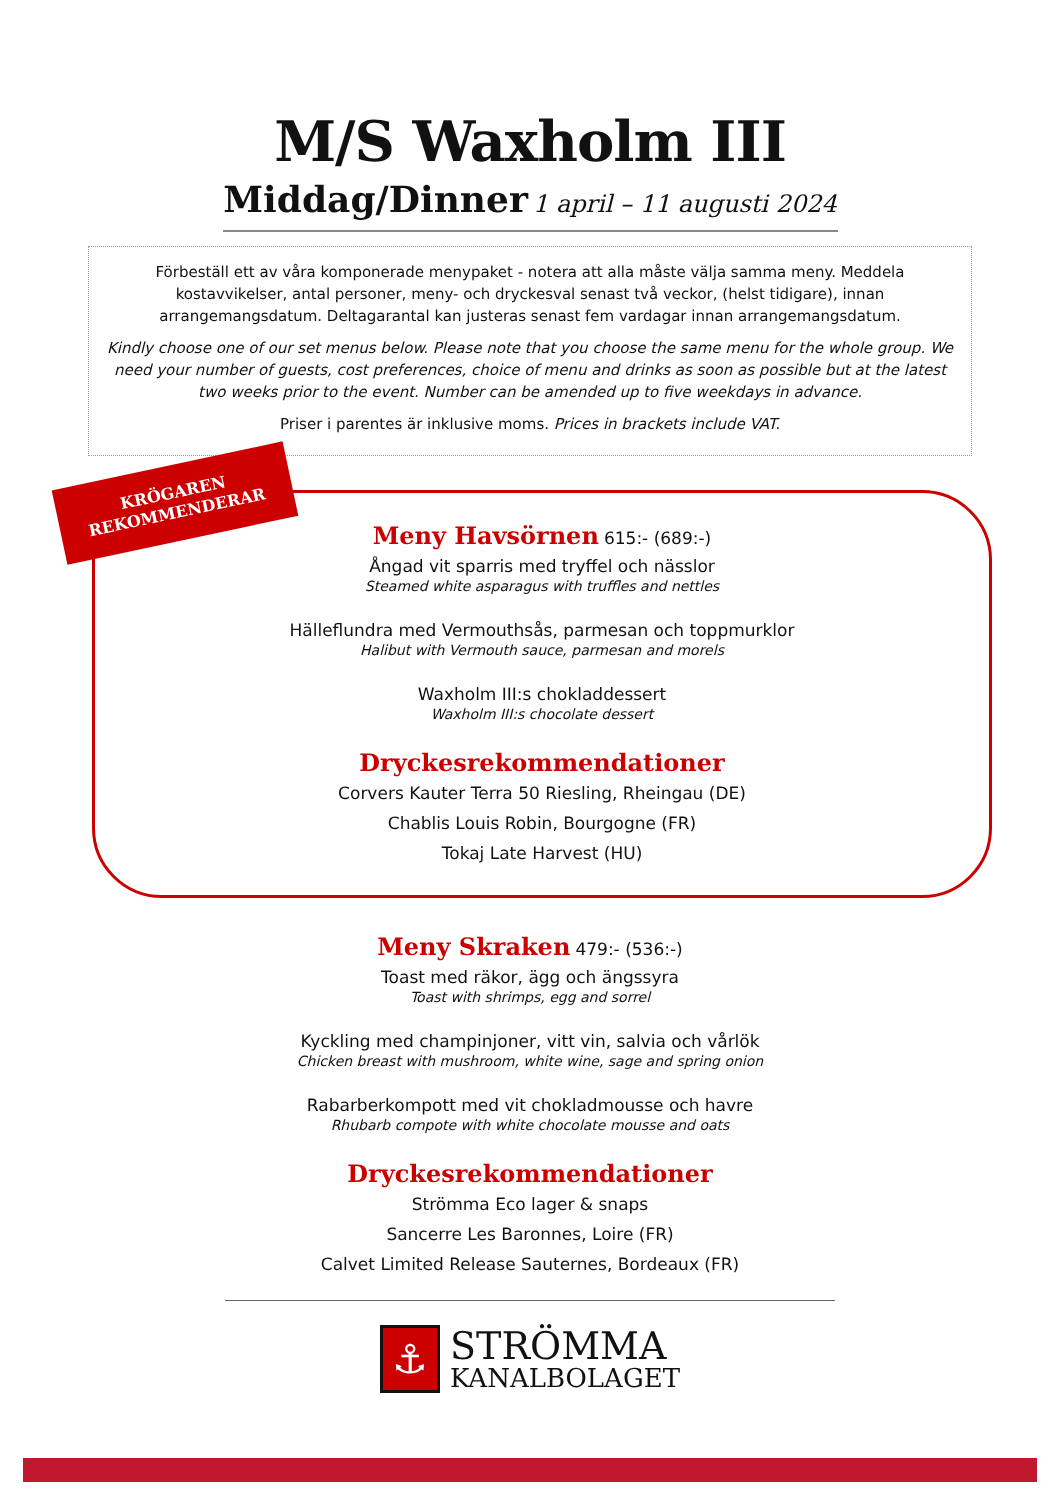M/S Waxholm III
Middag/Dinner 1 april – 11 augusti 2024
Förbeställ ett av våra komponerade menypaket - notera att alla måste välja samma meny. Meddela kostavvikelser, antal personer, meny- och dryckesval senast två veckor, (helst tidigare), innan arrangemangsdatum. Deltagarantal kan justeras senast fem vardagar innan arrangemangsdatum.
Kindly choose one of our set menus below. Please note that you choose the same menu for the whole group. We need your number of guests, cost preferences, choice of menu and drinks as soon as possible but at the latest two weeks prior to the event. Number can be amended up to five weekdays in advance.
Priser i parentes är inklusive moms. Prices in brackets include VAT.
KRÖGAREN
REKOMMENDERAR
Meny Havsörnen 615:- (689:-)
Ångad vit sparris med tryffel och nässlor
Steamed white asparagus with truffles and nettles
Hälleflundra med Vermouthsås, parmesan och toppmurklor
Halibut with Vermouth sauce, parmesan and morels
Waxholm III:s chokladdessert
Waxholm III:s chocolate dessert
Dryckesrekommendationer
Corvers Kauter Terra 50 Riesling, Rheingau (DE)
Chablis Louis Robin, Bourgogne (FR)
Tokaj Late Harvest (HU)
Meny Skraken 479:- (536:-)
Toast med räkor, ägg och ängssyra
Toast with shrimps, egg and sorrel
Kyckling med champinjoner, vitt vin, salvia och vårlök
Chicken breast with mushroom, white wine, sage and spring onion
Rabarberkompott med vit chokladmousse och havre
Rhubarb compote with white chocolate mousse and oats
Dryckesrekommendationer
Strömma Eco lager & snaps
Sancerre Les Baronnes, Loire (FR)
Calvet Limited Release Sauternes, Bordeaux (FR)
⚓
STRÖMMA
KANALBOLAGET